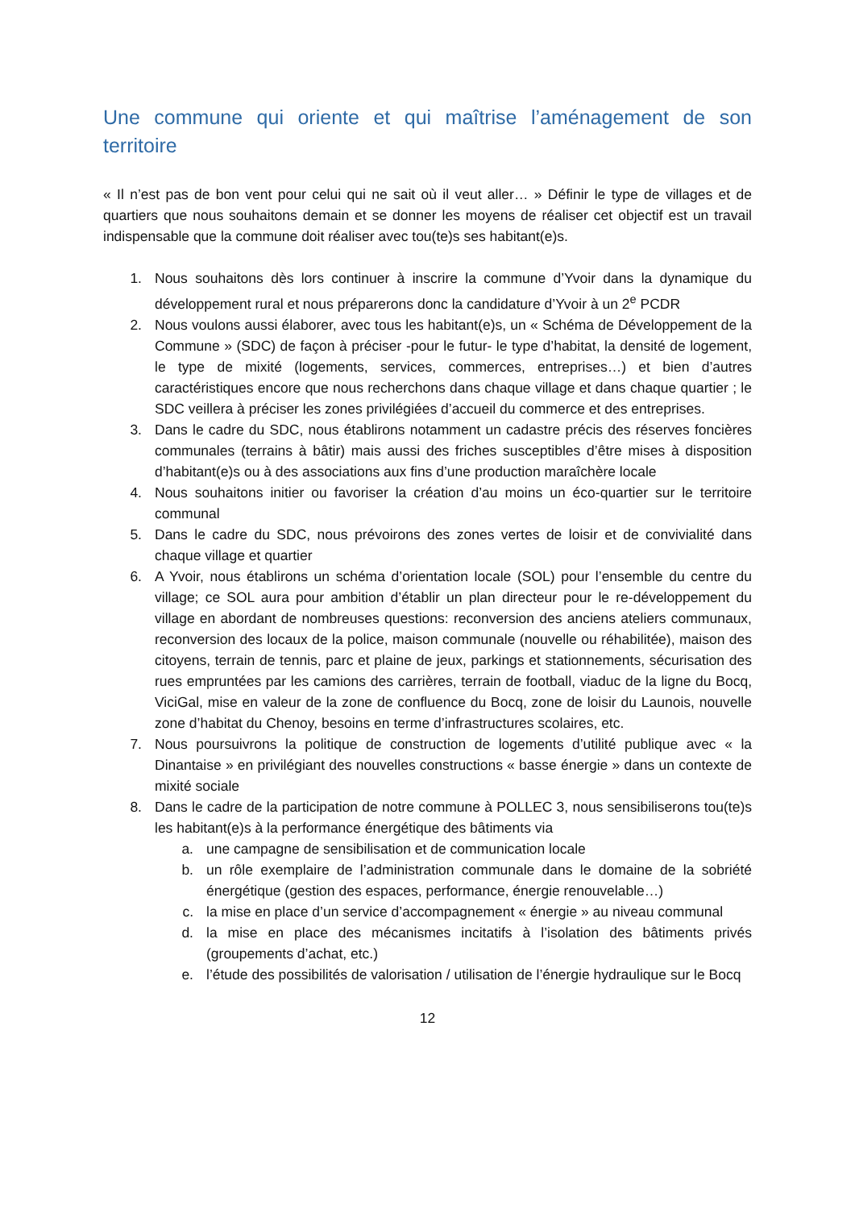Une commune qui oriente et qui maîtrise l’aménagement de son territoire
« Il n’est pas de bon vent pour celui qui ne sait où il veut aller… » Définir le type de villages et de quartiers que nous souhaitons demain et se donner les moyens de réaliser cet objectif est un travail indispensable que la commune doit réaliser avec tou(te)s ses habitant(e)s.
1. Nous souhaitons dès lors continuer à inscrire la commune d’Yvoir dans la dynamique du développement rural et nous préparerons donc la candidature d’Yvoir à un 2<sup>e</sup> PCDR
2. Nous voulons aussi élaborer, avec tous les habitant(e)s, un « Schéma de Développement de la Commune » (SDC) de façon à préciser -pour le futur- le type d’habitat, la densité de logement, le type de mixité (logements, services, commerces, entreprises…) et bien d’autres caractéristiques encore que nous recherchons dans chaque village et dans chaque quartier ; le SDC veillera à préciser les zones privilégiées d’accueil du commerce et des entreprises.
3. Dans le cadre du SDC, nous établirons notamment un cadastre précis des réserves foncières communales (terrains à bâtir) mais aussi des friches susceptibles d’être mises à disposition d’habitant(e)s ou à des associations aux fins d’une production maraîchère locale
4. Nous souhaitons initier ou favoriser la création d’au moins un éco-quartier sur le territoire communal
5. Dans le cadre du SDC, nous prévoirons des zones vertes de loisir et de convivialité dans chaque village et quartier
6. A Yvoir, nous établirons un schéma d’orientation locale (SOL) pour l’ensemble du centre du village; ce SOL aura pour ambition d’établir un plan directeur pour le re-développement du village en abordant de nombreuses questions: reconversion des anciens ateliers communaux, reconversion des locaux de la police, maison communale (nouvelle ou réhabilitée), maison des citoyens, terrain de tennis, parc et plaine de jeux, parkings et stationnements, sécurisation des rues empruntées par les camions des carrières, terrain de football, viaduc de la ligne du Bocq, ViciGal, mise en valeur de la zone de confluence du Bocq, zone de loisir du Launois, nouvelle zone d’habitat du Chenoy, besoins en terme d’infrastructures scolaires, etc.
7. Nous poursuivrons la politique de construction de logements d’utilité publique avec « la Dinantaise » en privilégiant des nouvelles constructions « basse énergie » dans un contexte de mixité sociale
8. Dans le cadre de la participation de notre commune à POLLEC 3, nous sensibiliserons tou(te)s les habitant(e)s à la performance énergétique des bâtiments via
a. une campagne de sensibilisation et de communication locale
b. un rôle exemplaire de l’administration communale dans le domaine de la sobriété énergétique (gestion des espaces, performance, énergie renouvelable…)
c. la mise en place d’un service d’accompagnement « énergie » au niveau communal
d. la mise en place des mécanismes incitatifs à l’isolation des bâtiments privés (groupements d’achat, etc.)
e. l’étude des possibilités de valorisation / utilisation de l’énergie hydraulique sur le Bocq
12